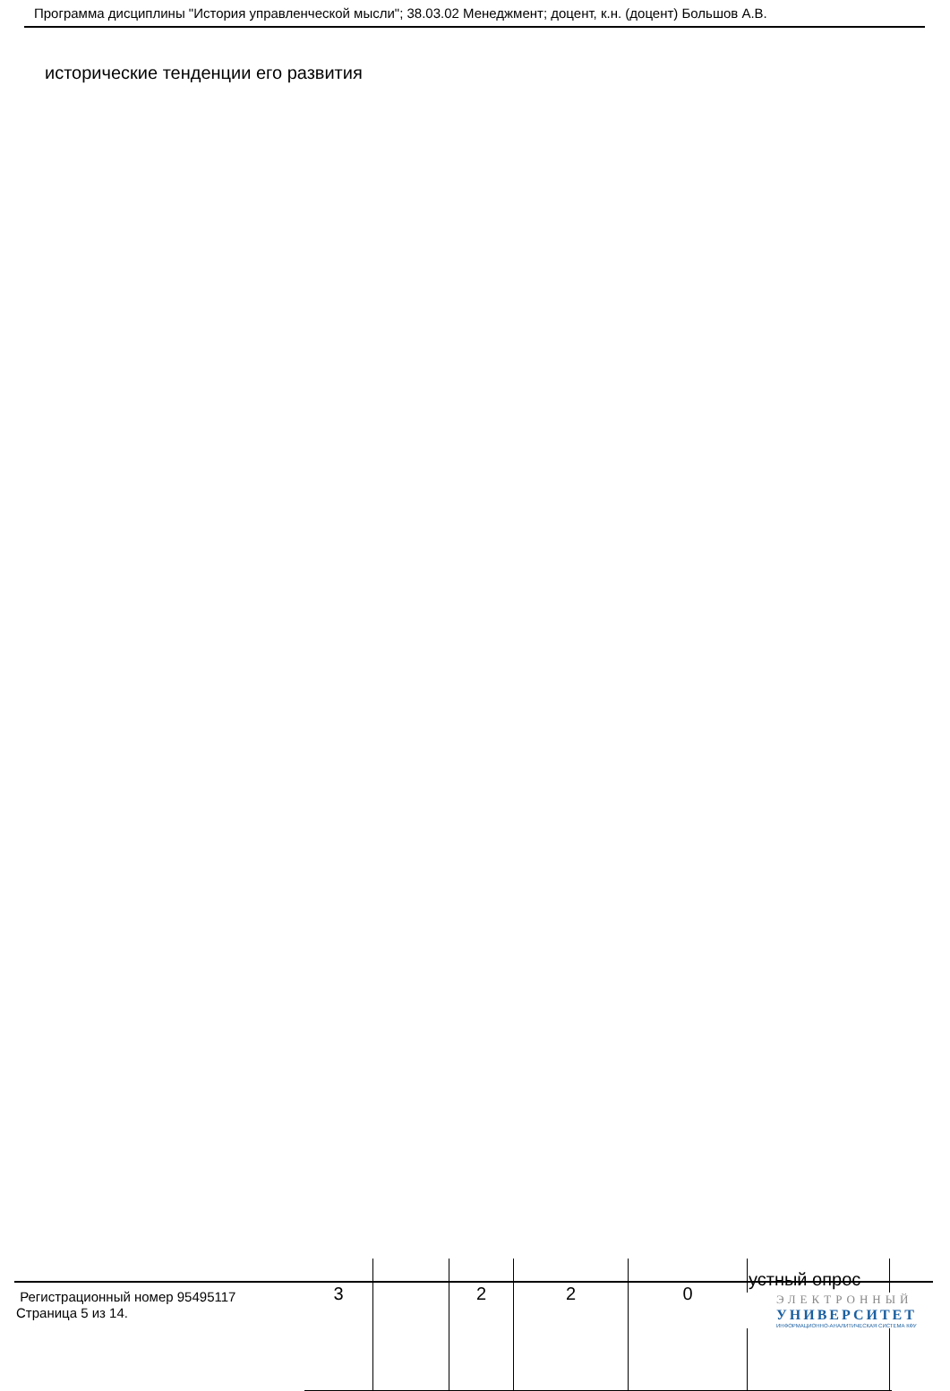Программа дисциплины "История управленческой мысли"; 38.03.02 Менеджмент; доцент, к.н. (доцент) Большов А.В.
исторические тенденции его развития
| 3 | | 2 | 2 | 0 | устный опрос | |
Регистрационный номер 95495117
Страница 5 из 14.
ЭЛЕКТРОННЫЙ
УНИВЕРСИТЕТ
ИНФОРМАЦИОННО-АНАЛИТИЧЕСКАЯ СИСТЕМА КФУ